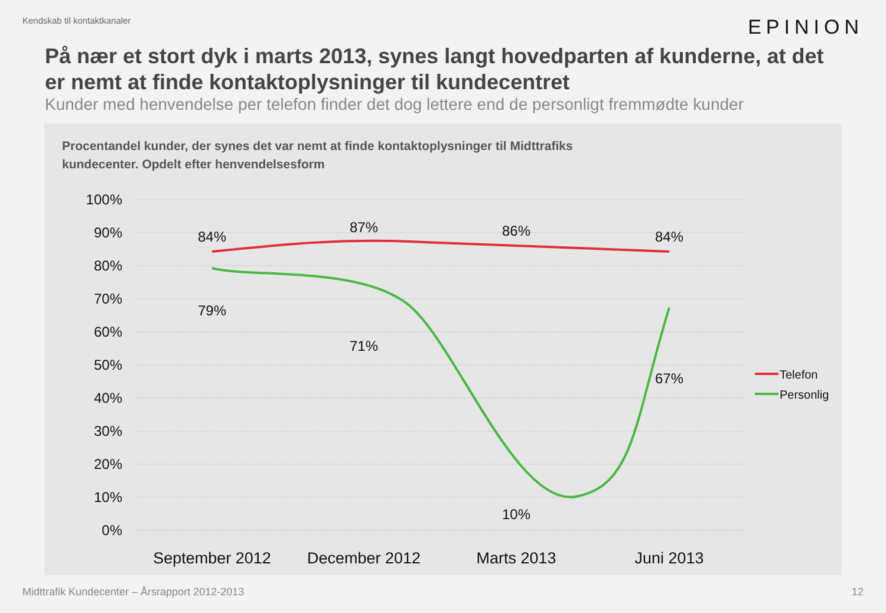Kendskab til kontaktkanaler EPINION
På nær et stort dyk i marts 2013, synes langt hovedparten af kunderne, at det er nemt at finde kontaktoplysninger til kundecentret
Kunder med henvendelse per telefon finder det dog lettere end de personligt fremmødte kunder
Procentandel kunder, der synes det var nemt at finde kontaktoplysninger til Midttrafiks kundecenter. Opdelt efter henvendelsesform
100%
90%
80%
70%
60%
50%
40%
30%
20%
10%
0%
84%
87%
86%
84%
79%
71%
10%
67%
September 2012
December 2012
Marts 2013
Juni 2013
Telefon
Personlig
Midttrafik Kundecenter – Årsrapport 2012-2013 12